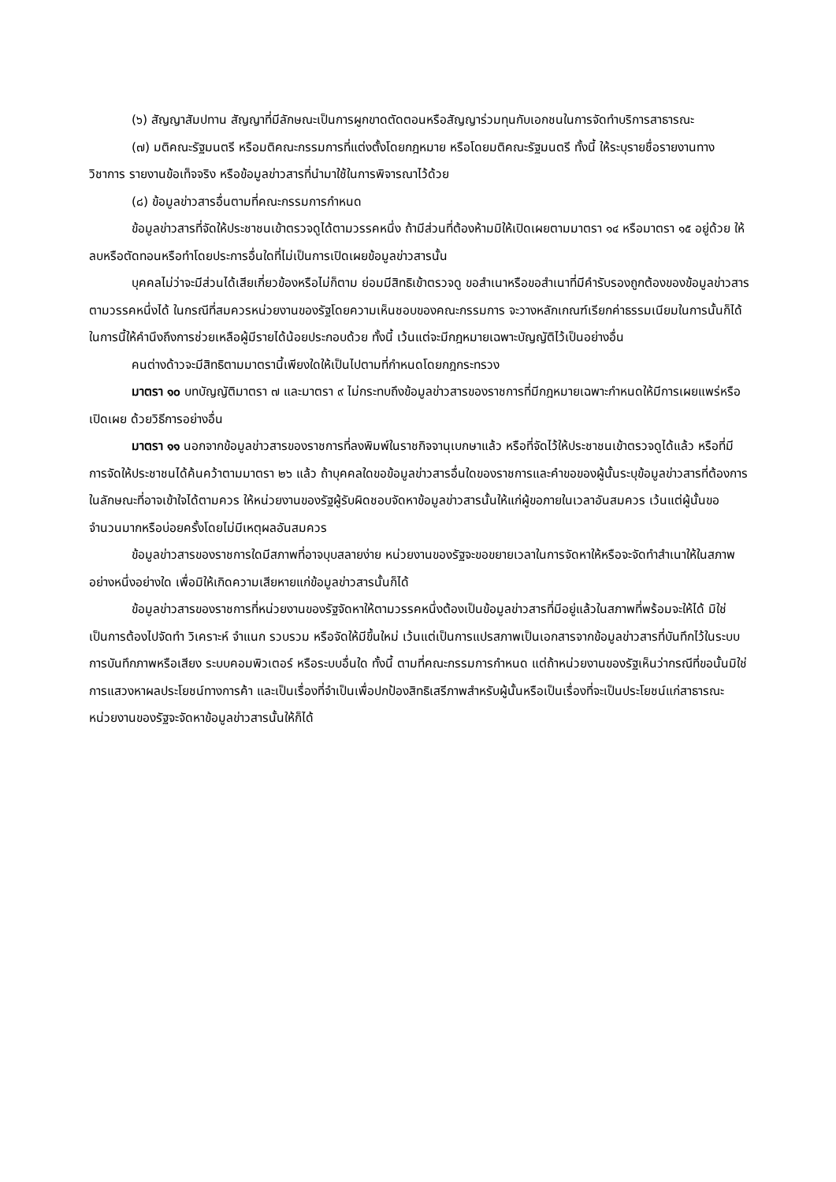(๖) สัญญาสัมปทาน สัญญาที่มีลักษณะเป็นการผูกขาดตัดตอนหรือสัญญาร่วมทุนกับเอกชนในการจัดทำบริการสาธารณะ
(๗) มติคณะรัฐมนตรี หรือมติคณะกรรมการที่แต่งตั้งโดยกฎหมาย หรือโดยมติคณะรัฐมนตรี ทั้งนี้ ให้ระบุรายชื่อรายงานทางวิชาการ รายงานข้อเท็จจริง หรือข้อมูลข่าวสารที่นำมาใช้ในการพิจารณาไว้ด้วย
(๘) ข้อมูลข่าวสารอื่นตามที่คณะกรรมการกำหนด
ข้อมูลข่าวสารที่จัดให้ประชาชนเข้าตรวจดูได้ตามวรรคหนึ่ง ถ้ามีส่วนที่ต้องห้ามมิให้เปิดเผยตามมาตรา ๑๔ หรือมาตรา ๑๕ อยู่ด้วย ให้ลบหรือตัดทอนหรือทำโดยประการอื่นใดที่ไม่เป็นการเปิดเผยข้อมูลข่าวสารนั้น
บุคคลไม่ว่าจะมีส่วนได้เสียเกี่ยวข้องหรือไม่ก็ตาม ย่อมมีสิทธิเข้าตรวจดู ขอสำเนาหรือขอสำเนาที่มีคำรับรองถูกต้องของข้อมูลข่าวสารตามวรรคหนึ่งได้ ในกรณีที่สมควรหน่วยงานของรัฐโดยความเห็นชอบของคณะกรรมการ จะวางหลักเกณฑ์เรียกค่าธรรมเนียมในการนั้นก็ได้ ในการนี้ให้คำนึงถึงการช่วยเหลือผู้มีรายได้น้อยประกอบด้วย ทั้งนี้ เว้นแต่จะมีกฎหมายเฉพาะบัญญัติไว้เป็นอย่างอื่น
คนต่างด้าวจะมีสิทธิตามมาตรานี้เพียงใดให้เป็นไปตามที่กำหนดโดยกฎกระทรวง
มาตรา ๑๐ บทบัญญัติมาตรา ๗ และมาตรา ๙ ไม่กระทบถึงข้อมูลข่าวสารของราชการที่มีกฎหมายเฉพาะกำหนดให้มีการเผยแพร่หรือเปิดเผย ด้วยวิธีการอย่างอื่น
มาตรา ๑๑ นอกจากข้อมูลข่าวสารของราชการที่ลงพิมพ์ในราชกิจจานุเบกษาแล้ว หรือที่จัดไว้ให้ประชาชนเข้าตรวจดูได้แล้ว หรือที่มีการจัดให้ประชาชนได้ค้นคว้าตามมาตรา ๒๖ แล้ว ถ้าบุคคลใดขอข้อมูลข่าวสารอื่นใดของราชการและคำขอของผู้นั้นระบุข้อมูลข่าวสารที่ต้องการในลักษณะที่อาจเข้าใจได้ตามควร ให้หน่วยงานของรัฐผู้รับผิดชอบจัดหาข้อมูลข่าวสารนั้นให้แก่ผู้ขอภายในเวลาอันสมควร เว้นแต่ผู้นั้นขอจำนวนมากหรือบ่อยครั้งโดยไม่มีเหตุผลอันสมควร
ข้อมูลข่าวสารของราชการใดมีสภาพที่อาจบุบสลายง่าย หน่วยงานของรัฐจะขอขยายเวลาในการจัดหาให้หรือจะจัดทำสำเนาให้ในสภาพอย่างหนึ่งอย่างใด เพื่อมิให้เกิดความเสียหายแก่ข้อมูลข่าวสารนั้นก็ได้
ข้อมูลข่าวสารของราชการที่หน่วยงานของรัฐจัดหาให้ตามวรรคหนึ่งต้องเป็นข้อมูลข่าวสารที่มีอยู่แล้วในสภาพที่พร้อมจะให้ได้ มิใช่เป็นการต้องไปจัดทำ วิเคราะห์ จำแนก รวบรวม หรือจัดให้มีขึ้นใหม่ เว้นแต่เป็นการแปรสภาพเป็นเอกสารจากข้อมูลข่าวสารที่บันทึกไว้ในระบบการบันทึกภาพหรือเสียง ระบบคอมพิวเตอร์ หรือระบบอื่นใด ทั้งนี้ ตามที่คณะกรรมการกำหนด แต่ถ้าหน่วยงานของรัฐเห็นว่ากรณีที่ขอนั้นมิใช่การแสวงหาผลประโยชน์ทางการค้า และเป็นเรื่องที่จำเป็นเพื่อปกป้องสิทธิเสรีภาพสำหรับผู้นั้นหรือเป็นเรื่องที่จะเป็นประโยชน์แก่สาธารณะ หน่วยงานของรัฐจะจัดหาข้อมูลข่าวสารนั้นให้ก็ได้